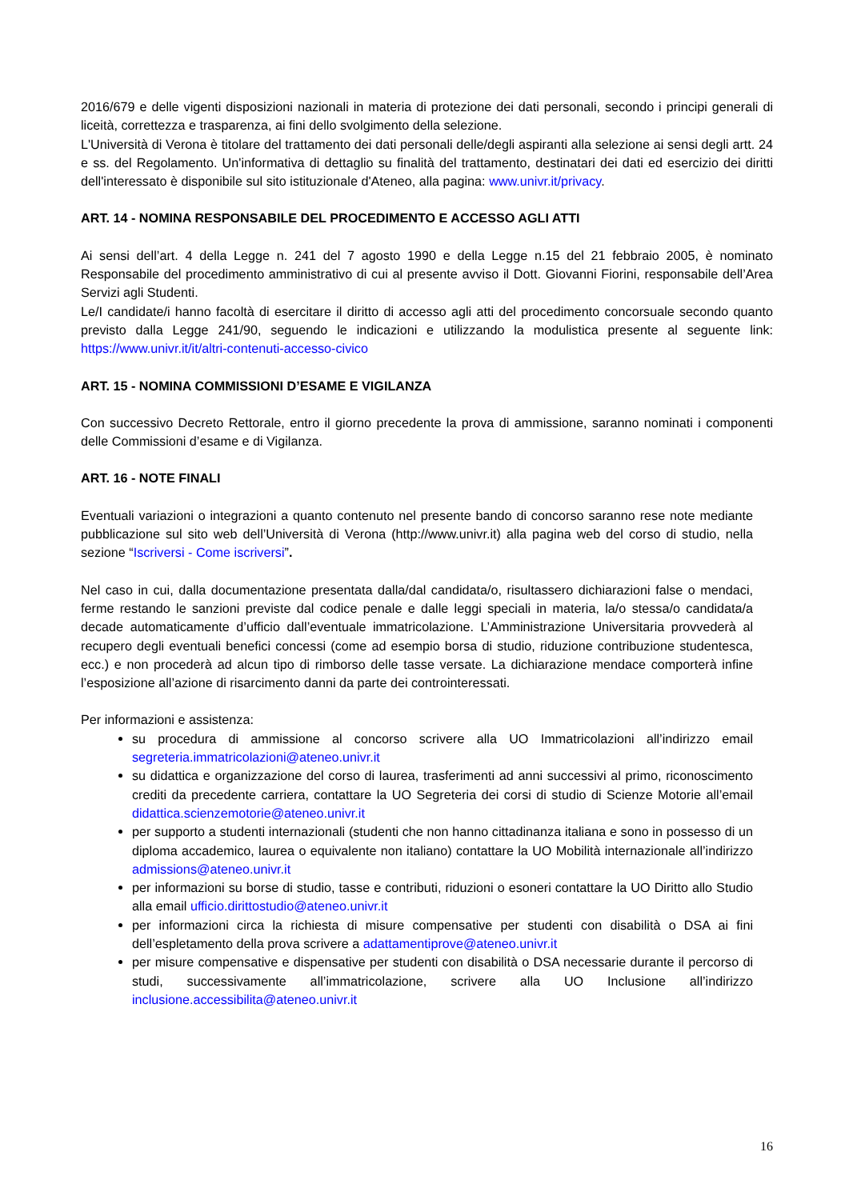2016/679 e delle vigenti disposizioni nazionali in materia di protezione dei dati personali, secondo i principi generali di liceità, correttezza e trasparenza, ai fini dello svolgimento della selezione.
L'Università di Verona è titolare del trattamento dei dati personali delle/degli aspiranti alla selezione ai sensi degli artt. 24 e ss. del Regolamento. Un'informativa di dettaglio su finalità del trattamento, destinatari dei dati ed esercizio dei diritti dell'interessato è disponibile sul sito istituzionale d'Ateneo, alla pagina: www.univr.it/privacy.
ART. 14 - NOMINA RESPONSABILE DEL PROCEDIMENTO E ACCESSO AGLI ATTI
Ai sensi dell’art. 4 della Legge n. 241 del 7 agosto 1990 e della Legge n.15 del 21 febbraio 2005, è nominato Responsabile del procedimento amministrativo di cui al presente avviso il Dott. Giovanni Fiorini, responsabile dell’Area Servizi agli Studenti.
Le/I candidate/i hanno facoltà di esercitare il diritto di accesso agli atti del procedimento concorsuale secondo quanto previsto dalla Legge 241/90, seguendo le indicazioni e utilizzando la modulistica presente al seguente link: https://www.univr.it/it/altri-contenuti-accesso-civico
ART. 15 - NOMINA COMMISSIONI D’ESAME E VIGILANZA
Con successivo Decreto Rettorale, entro il giorno precedente la prova di ammissione, saranno nominati i componenti delle Commissioni d’esame e di Vigilanza.
ART. 16 - NOTE FINALI
Eventuali variazioni o integrazioni a quanto contenuto nel presente bando di concorso saranno rese note mediante pubblicazione sul sito web dell’Università di Verona (http://www.univr.it) alla pagina web del corso di studio, nella sezione “Iscriversi - Come iscriversi”.
Nel caso in cui, dalla documentazione presentata dalla/dal candidata/o, risultassero dichiarazioni false o mendaci, ferme restando le sanzioni previste dal codice penale e dalle leggi speciali in materia, la/o stessa/o candidata/a decade automaticamente d’ufficio dall’eventuale immatricolazione. L’Amministrazione Universitaria provvederà al recupero degli eventuali benefici concessi (come ad esempio borsa di studio, riduzione contribuzione studentesca, ecc.) e non procederà ad alcun tipo di rimborso delle tasse versate. La dichiarazione mendace comporterà infine l’esposizione all’azione di risarcimento danni da parte dei controinteressati.
Per informazioni e assistenza:
su procedura di ammissione al concorso scrivere alla UO Immatricolazioni all’indirizzo email segreteria.immatricolazioni@ateneo.univr.it
su didattica e organizzazione del corso di laurea, trasferimenti ad anni successivi al primo, riconoscimento crediti da precedente carriera, contattare la UO Segreteria dei corsi di studio di Scienze Motorie all’email didattica.scienzemotorie@ateneo.univr.it
per supporto a studenti internazionali (studenti che non hanno cittadinanza italiana e sono in possesso di un diploma accademico, laurea o equivalente non italiano) contattare la UO Mobilità internazionale all’indirizzo admissions@ateneo.univr.it
per informazioni su borse di studio, tasse e contributi, riduzioni o esoneri contattare la UO Diritto allo Studio alla email ufficio.dirittostudio@ateneo.univr.it
per informazioni circa la richiesta di misure compensative per studenti con disabilità o DSA ai fini dell’espletamento della prova scrivere a adattamentiprove@ateneo.univr.it
per misure compensative e dispensative per studenti con disabilità o DSA necessarie durante il percorso di studi, successivamente all’immatricolazione, scrivere alla UO Inclusione all’indirizzo inclusione.accessibilita@ateneo.univr.it
16